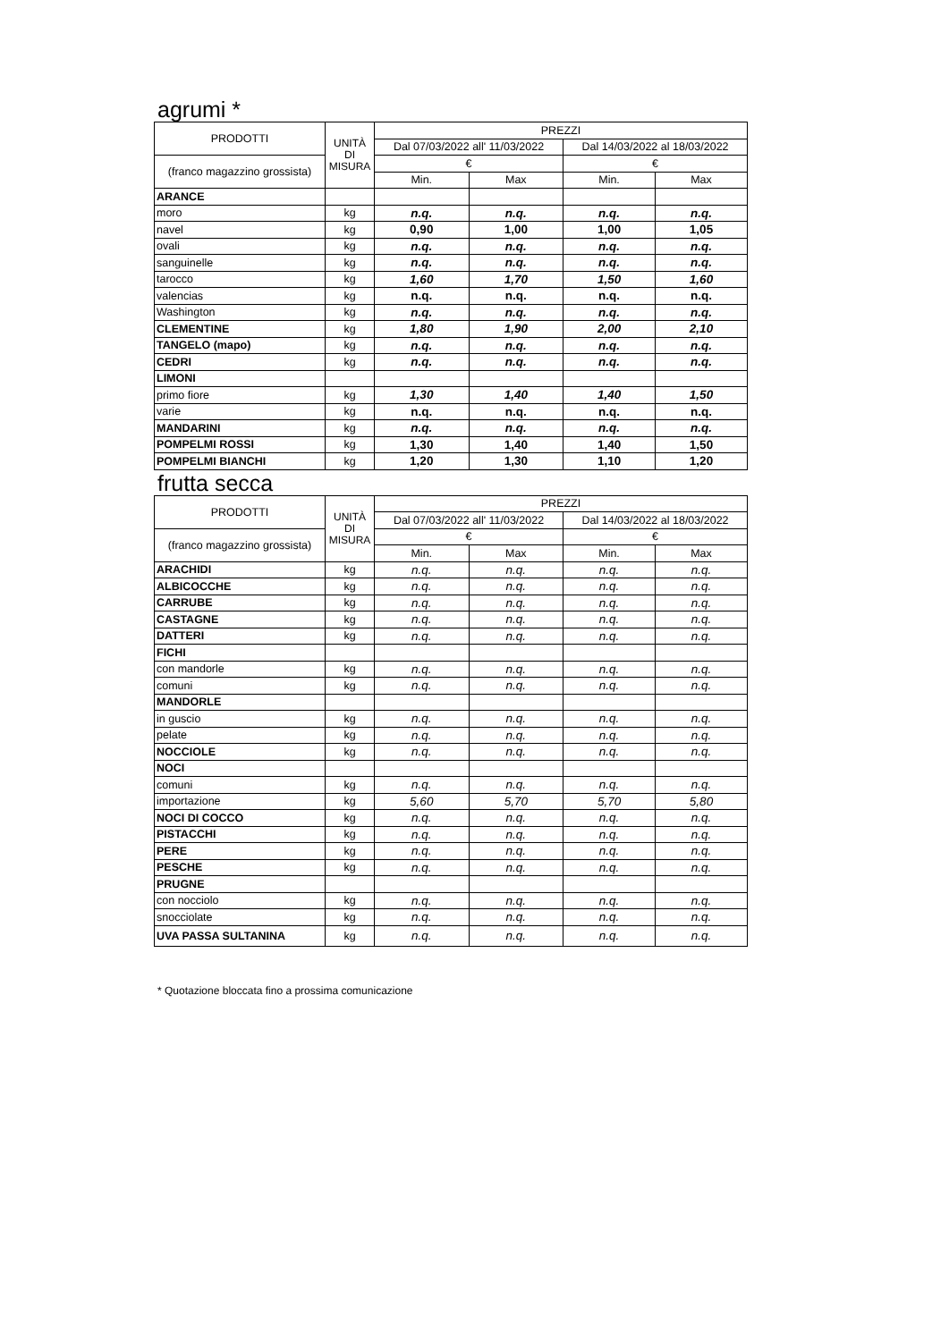agrumi *
| PRODOTTI | UNITÀ DI MISURA | PREZZI | | | |
| --- | --- | --- | --- | --- | --- |
| | | Dal 07/03/2022 all' 11/03/2022 | | Dal 14/03/2022 al 18/03/2022 | |
| (franco magazzino grossista) | | € | | € | |
| | | Min. | Max | Min. | Max |
| ARANCE | | | | | |
| moro | kg | n.q. | n.q. | n.q. | n.q. |
| navel | kg | 0,90 | 1,00 | 1,00 | 1,05 |
| ovali | kg | n.q. | n.q. | n.q. | n.q. |
| sanguinelle | kg | n.q. | n.q. | n.q. | n.q. |
| tarocco | kg | 1,60 | 1,70 | 1,50 | 1,60 |
| valencias | kg | n.q. | n.q. | n.q. | n.q. |
| Washington | kg | n.q. | n.q. | n.q. | n.q. |
| CLEMENTINE | kg | 1,80 | 1,90 | 2,00 | 2,10 |
| TANGELO (mapo) | kg | n.q. | n.q. | n.q. | n.q. |
| CEDRI | kg | n.q. | n.q. | n.q. | n.q. |
| LIMONI | | | | | |
| primo fiore | kg | 1,30 | 1,40 | 1,40 | 1,50 |
| varie | kg | n.q. | n.q. | n.q. | n.q. |
| MANDARINI | kg | n.q. | n.q. | n.q. | n.q. |
| POMPELMI ROSSI | kg | 1,30 | 1,40 | 1,40 | 1,50 |
| POMPELMI BIANCHI | kg | 1,20 | 1,30 | 1,10 | 1,20 |
frutta secca
| PRODOTTI | UNITÀ DI MISURA | PREZZI | | | |
| --- | --- | --- | --- | --- | --- |
| | | Dal 07/03/2022 all' 11/03/2022 | | Dal 14/03/2022 al 18/03/2022 | |
| (franco magazzino grossista) | | € | | € | |
| | | Min. | Max | Min. | Max |
| ARACHIDI | kg | n.q. | n.q. | n.q. | n.q. |
| ALBICOCCHE | kg | n.q. | n.q. | n.q. | n.q. |
| CARRUBE | kg | n.q. | n.q. | n.q. | n.q. |
| CASTAGNE | kg | n.q. | n.q. | n.q. | n.q. |
| DATTERI | kg | n.q. | n.q. | n.q. | n.q. |
| FICHI | | | | | |
| con mandorle | kg | n.q. | n.q. | n.q. | n.q. |
| comuni | kg | n.q. | n.q. | n.q. | n.q. |
| MANDORLE | | | | | |
| in guscio | kg | n.q. | n.q. | n.q. | n.q. |
| pelate | kg | n.q. | n.q. | n.q. | n.q. |
| NOCCIOLE | kg | n.q. | n.q. | n.q. | n.q. |
| NOCI | | | | | |
| comuni | kg | n.q. | n.q. | n.q. | n.q. |
| importazione | kg | 5,60 | 5,70 | 5,70 | 5,80 |
| NOCI DI COCCO | kg | n.q. | n.q. | n.q. | n.q. |
| PISTACCHI | kg | n.q. | n.q. | n.q. | n.q. |
| PERE | kg | n.q. | n.q. | n.q. | n.q. |
| PESCHE | kg | n.q. | n.q. | n.q. | n.q. |
| PRUGNE | | | | | |
| con nocciolo | kg | n.q. | n.q. | n.q. | n.q. |
| snocciolate | kg | n.q. | n.q. | n.q. | n.q. |
| UVA PASSA SULTANINA | kg | n.q. | n.q. | n.q. | n.q. |
* Quotazione bloccata fino a prossima comunicazione